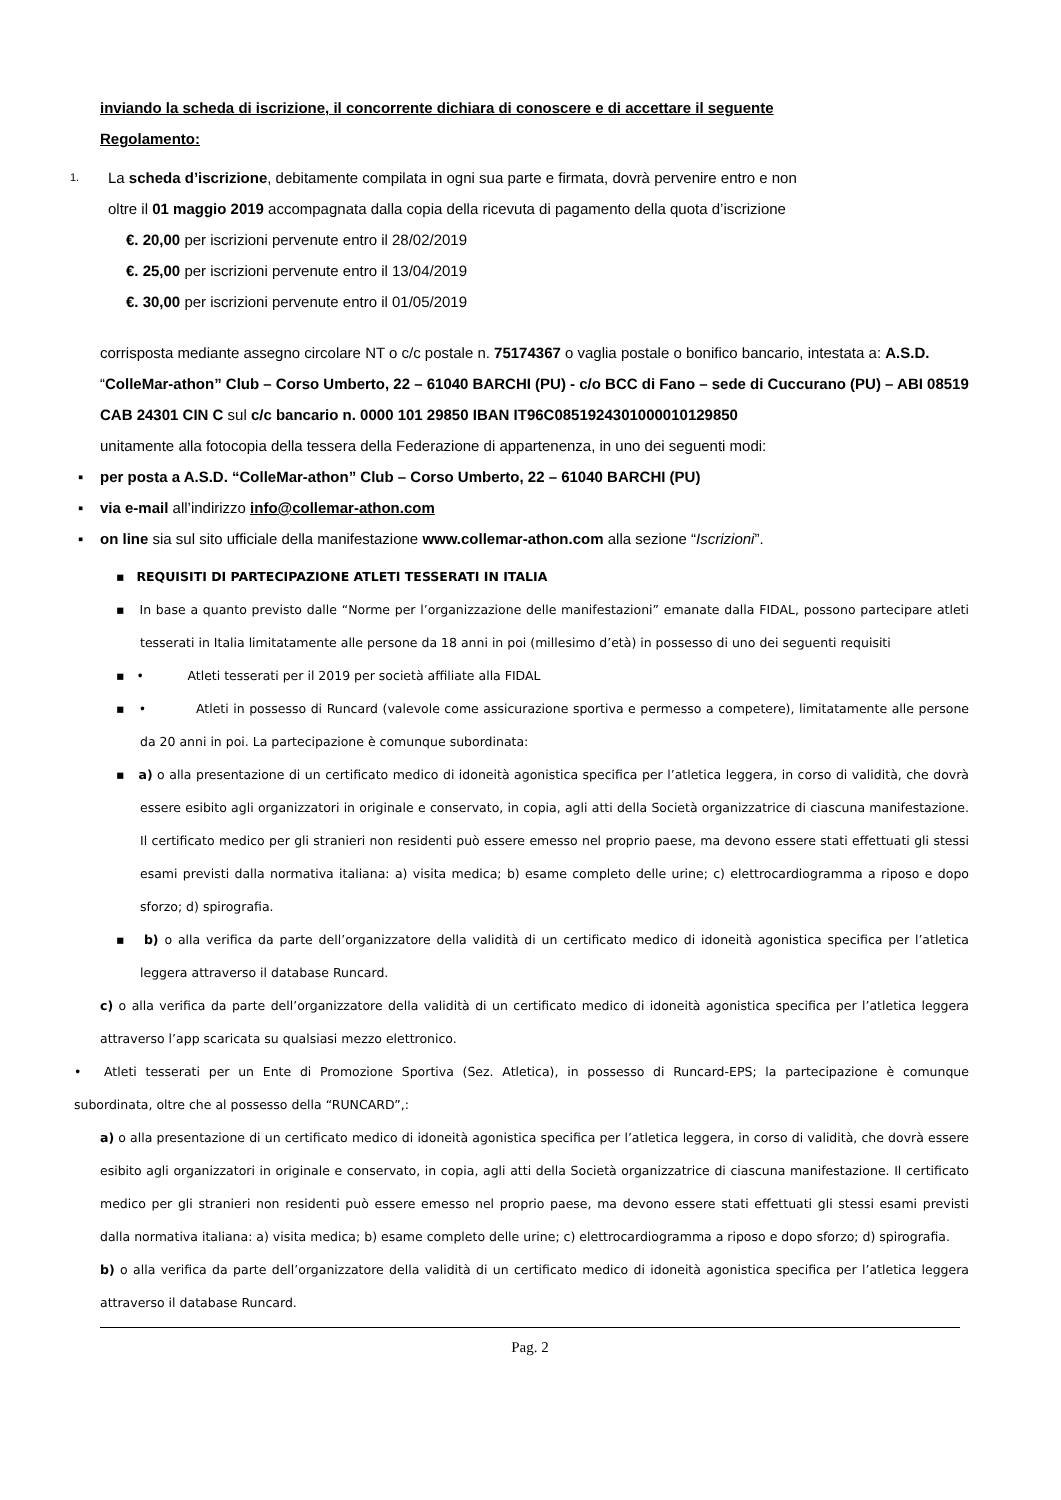inviando la scheda di iscrizione, il concorrente dichiara di conoscere e di accettare il seguente
Regolamento:
1. La scheda d’iscrizione, debitamente compilata in ogni sua parte e firmata, dovrà pervenire entro e non
oltre il 01 maggio 2019 accompagnata dalla copia della ricevuta di pagamento della quota d’iscrizione
€. 20,00 per iscrizioni pervenute entro il 28/02/2019
€. 25,00 per iscrizioni pervenute entro il 13/04/2019
€. 30,00 per iscrizioni pervenute entro il 01/05/2019
corrisposta mediante assegno circolare NT o c/c postale n. 75174367 o vaglia postale o bonifico bancario, intestata a: A.S.D. “ColleMar-athon” Club – Corso Umberto, 22 – 61040 BARCHI (PU) - c/o BCC di Fano – sede di Cuccurano (PU) – ABI 08519 CAB 24301 CIN C sul c/c bancario n. 0000 101 29850 IBAN IT96C0851924301000010129850
unitamente alla fotocopia della tessera della Federazione di appartenenza, in uno dei seguenti modi:
▪ per posta a A.S.D. “ColleMar-athon” Club – Corso Umberto, 22 – 61040 BARCHI (PU)
▪ via e-mail all’indirizzo info@collemar-athon.com
▪ on line sia sul sito ufficiale della manifestazione www.collemar-athon.com alla sezione “Iscrizioni”.
▪ REQUISITI DI PARTECIPAZIONE ATLETI TESSERATI IN ITALIA
▪ In base a quanto previsto dalle “Norme per l’organizzazione delle manifestazioni” emanate dalla FIDAL, possono partecipare atleti tesserati in Italia limitatamente alle persone da 18 anni in poi (millesimo d’età) in possesso di uno dei seguenti requisiti
▪ • Atleti tesserati per il 2019 per società affiliate alla FIDAL
▪ • Atleti in possesso di Runcard (valevole come assicurazione sportiva e permesso a competere), limitatamente alle persone da 20 anni in poi. La partecipazione è comunque subordinata:
▪ a) o alla presentazione di un certificato medico di idoneità agonistica specifica per l’atletica leggera, in corso di validità, che dovrà essere esibito agli organizzatori in originale e conservato, in copia, agli atti della Società organizzatrice di ciascuna manifestazione. Il certificato medico per gli stranieri non residenti può essere emesso nel proprio paese, ma devono essere stati effettuati gli stessi esami previsti dalla normativa italiana: a) visita medica; b) esame completo delle urine; c) elettrocardiogramma a riposo e dopo sforzo; d) spirografia.
▪ b) o alla verifica da parte dell’organizzatore della validità di un certificato medico di idoneità agonistica specifica per l’atletica leggera attraverso il database Runcard.
c) o alla verifica da parte dell’organizzatore della validità di un certificato medico di idoneità agonistica specifica per l’atletica leggera attraverso l’app scaricata su qualsiasi mezzo elettronico.
• Atleti tesserati per un Ente di Promozione Sportiva (Sez. Atletica), in possesso di Runcard-EPS; la partecipazione è comunque subordinata, oltre che al possesso della “RUNCARD”,:
a) o alla presentazione di un certificato medico di idoneità agonistica specifica per l’atletica leggera, in corso di validità, che dovrà essere esibito agli organizzatori in originale e conservato, in copia, agli atti della Società organizzatrice di ciascuna manifestazione. Il certificato medico per gli stranieri non residenti può essere emesso nel proprio paese, ma devono essere stati effettuati gli stessi esami previsti dalla normativa italiana: a) visita medica; b) esame completo delle urine; c) elettrocardiogramma a riposo e dopo sforzo; d) spirografia.
b) o alla verifica da parte dell’organizzatore della validità di un certificato medico di idoneità agonistica specifica per l’atletica leggera attraverso il database Runcard.
Pag. 2